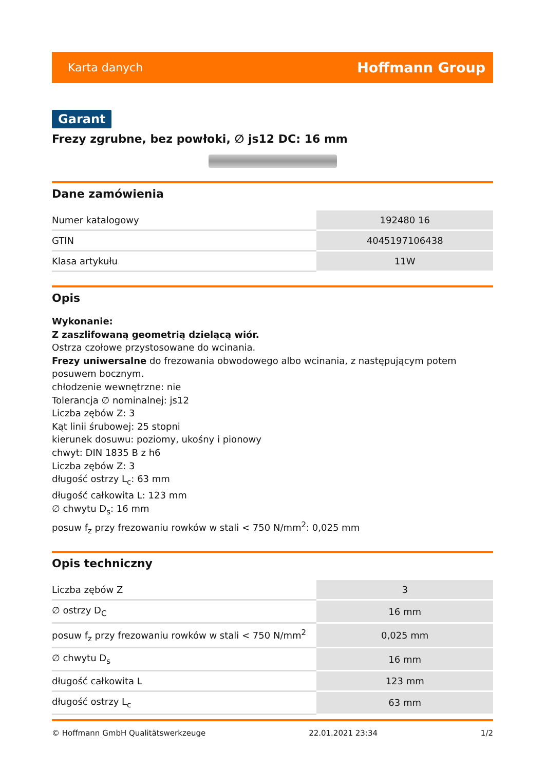Karta danych Hoffmann Group
Garant
Frezy zgrubne, bez powłoki, ∅ js12 DC: 16 mm
Dane zamówienia
| Numer katalogowy | 192480 16 |
| GTIN | 4045197106438 |
| Klasa artykułu | 11W |
Opis
Wykonanie:
Z zaszlifowaną geometrią dzielącą wiór.
Ostrza czołowe przystosowane do wcinania.
Frezy uniwersalne do frezowania obwodowego albo wcinania, z następującym potem posuwem bocznym.
chłodzenie wewnętrzne: nie
Tolerancja ∅ nominalnej: js12
Liczba zębów Z: 3
Kąt linii śrubowej: 25 stopni
kierunek dosuwu: poziomy, ukośny i pionowy
chwyt: DIN 1835 B z h6
Liczba zębów Z: 3
długość ostrzy L<sub>c</sub>: 63 mm
długość całkowita L: 123 mm
∅ chwytu D<sub>s</sub>: 16 mm
posuw f<sub>z</sub> przy frezowaniu rowków w stali < 750 N/mm<sup>2</sup>: 0,025 mm
Opis techniczny
| Liczba zębów Z | 3 |
| ∅ ostrzy D<sub>C</sub> | 16 mm |
| posuw f<sub>z</sub> przy frezowaniu rowków w stali < 750 N/mm<sup>2</sup> | 0,025 mm |
| ∅ chwytu D<sub>s</sub> | 16 mm |
| długość całkowita L | 123 mm |
| długość ostrzy L<sub>c</sub> | 63 mm |
© Hoffmann GmbH Qualitätswerkzeuge 22.01.2021 23:34 1/2